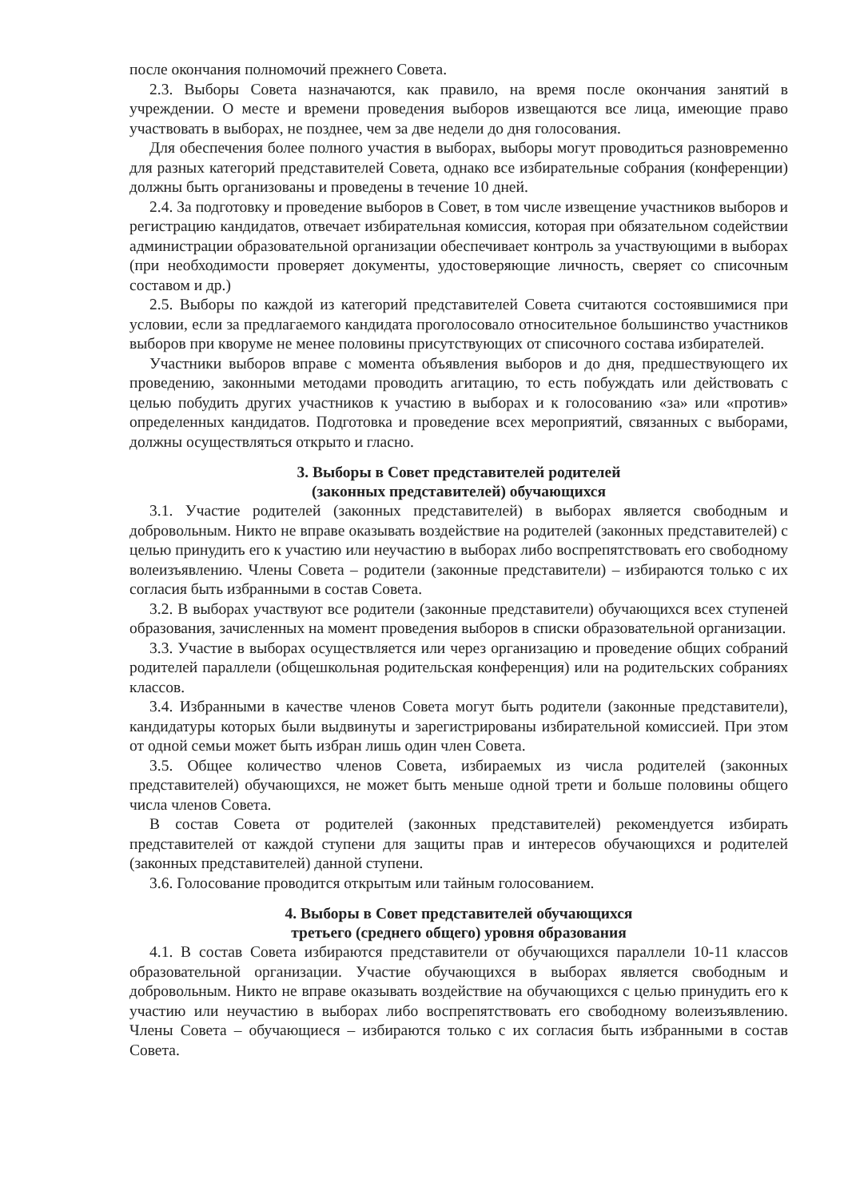после окончания полномочий прежнего Совета.
2.3. Выборы Совета назначаются, как правило, на время после окончания занятий в учреждении. О месте и времени проведения выборов извещаются все лица, имеющие право участвовать в выборах, не позднее, чем за две недели до дня голосования.
Для обеспечения более полного участия в выборах, выборы могут проводиться разновременно для разных категорий представителей Совета, однако все избирательные собрания (конференции) должны быть организованы и проведены в течение 10 дней.
2.4. За подготовку и проведение выборов в Совет, в том числе извещение участников выборов и регистрацию кандидатов, отвечает избирательная комиссия, которая при обязательном содействии администрации образовательной организации обеспечивает контроль за участвующими в выборах (при необходимости проверяет документы, удостоверяющие личность, сверяет со списочным составом и др.)
2.5. Выборы по каждой из категорий представителей Совета считаются состоявшимися при условии, если за предлагаемого кандидата проголосовало относительное большинство участников выборов при кворуме не менее половины присутствующих от списочного состава избирателей.
Участники выборов вправе с момента объявления выборов и до дня, предшествующего их проведению, законными методами проводить агитацию, то есть побуждать или действовать с целью побудить других участников к участию в выборах и к голосованию «за» или «против» определенных кандидатов. Подготовка и проведение всех мероприятий, связанных с выборами, должны осуществляться открыто и гласно.
3. Выборы в Совет представителей родителей
(законных представителей) обучающихся
3.1. Участие родителей (законных представителей) в выборах является свободным и добровольным. Никто не вправе оказывать воздействие на родителей (законных представителей) с целью принудить его к участию или неучастию в выборах либо воспрепятствовать его свободному волеизъявлению. Члены Совета – родители (законные представители) – избираются только с их согласия быть избранными в состав Совета.
3.2. В выборах участвуют все родители (законные представители) обучающихся всех ступеней образования, зачисленных на момент проведения выборов в списки образовательной организации.
3.3. Участие в выборах осуществляется или через организацию и проведение общих собраний родителей параллели (общешкольная родительская конференция) или на родительских собраниях классов.
3.4. Избранными в качестве членов Совета могут быть родители (законные представители), кандидатуры которых были выдвинуты и зарегистрированы избирательной комиссией. При этом от одной семьи может быть избран лишь один член Совета.
3.5. Общее количество членов Совета, избираемых из числа родителей (законных представителей) обучающихся, не может быть меньше одной трети и больше половины общего числа членов Совета.
В состав Совета от родителей (законных представителей) рекомендуется избирать представителей от каждой ступени для защиты прав и интересов обучающихся и родителей (законных представителей) данной ступени.
3.6. Голосование проводится открытым или тайным голосованием.
4. Выборы в Совет представителей обучающихся
третьего (среднего общего) уровня образования
4.1. В состав Совета избираются представители от обучающихся параллели 10-11 классов образовательной организации. Участие обучающихся в выборах является свободным и добровольным. Никто не вправе оказывать воздействие на обучающихся с целью принудить его к участию или неучастию в выборах либо воспрепятствовать его свободному волеизъявлению. Члены Совета – обучающиеся – избираются только с их согласия быть избранными в состав Совета.